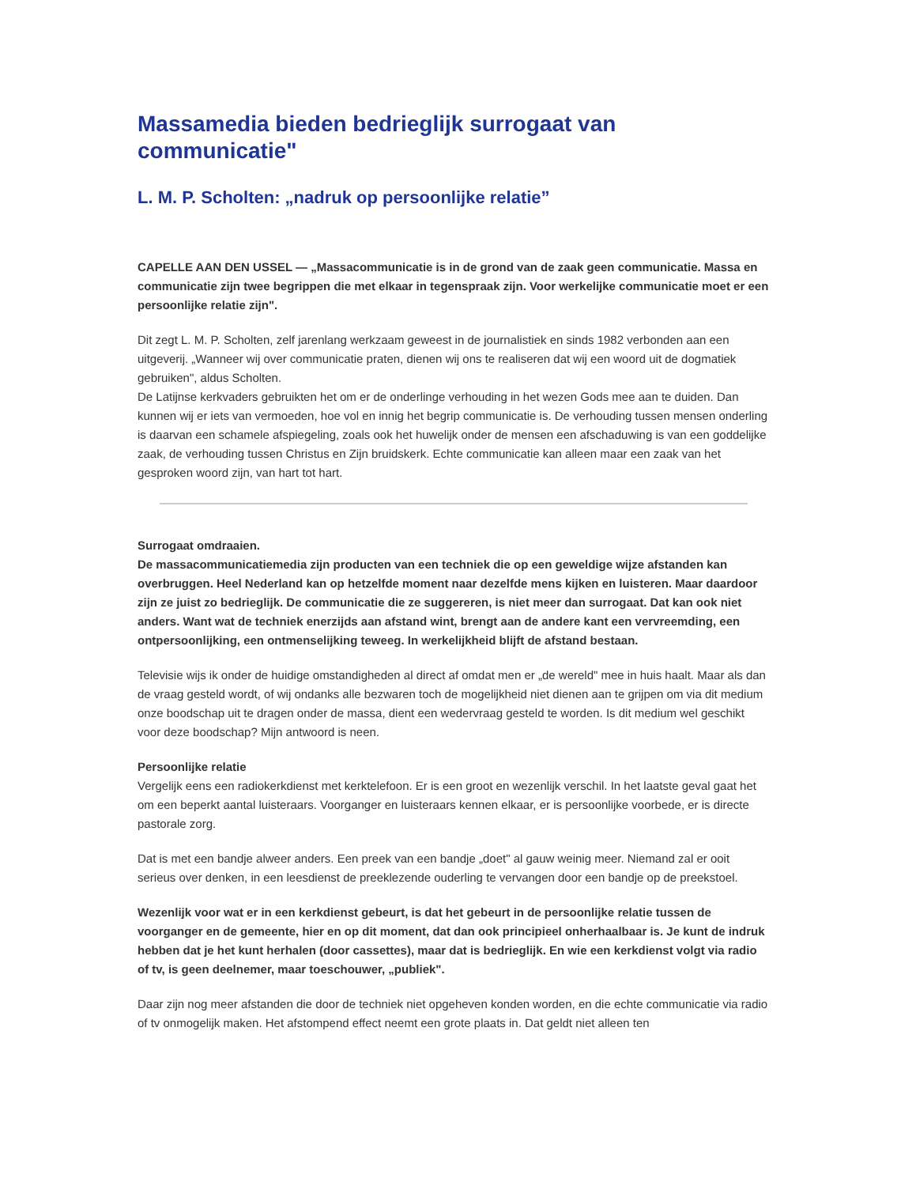Massamedia bieden bedrieglijk surrogaat van communicatie"
L. M. P. Scholten: „nadruk op persoonlijke relatie”
CAPELLE AAN DEN USSEL — „Massacommunicatie is in de grond van de zaak geen communicatie. Massa en communicatie zijn twee begrippen die met elkaar in tegenspraak zijn. Voor werkelijke communicatie moet er een persoonlijke relatie zijn".
Dit zegt L. M. P. Scholten, zelf jarenlang werkzaam geweest in de journalistiek en sinds 1982 verbonden aan een uitgeverij. „Wanneer wij over communicatie praten, dienen wij ons te realiseren dat wij een woord uit de dogmatiek gebruiken", aldus Scholten.
De Latijnse kerkvaders gebruikten het om er de onderlinge verhouding in het wezen Gods mee aan te duiden. Dan kunnen wij er iets van vermoeden, hoe vol en innig het begrip communicatie is. De verhouding tussen mensen onderling is daarvan een schamele afspiegeling, zoals ook het huwelijk onder de mensen een afschaduwing is van een goddelijke zaak, de verhouding tussen Christus en Zijn bruidskerk. Echte communicatie kan alleen maar een zaak van het gesproken woord zijn, van hart tot hart.
Surrogaat omdraaien.
De massacommunicatiemedia zijn producten van een techniek die op een geweldige wijze afstanden kan overbruggen. Heel Nederland kan op hetzelfde moment naar dezelfde mens kijken en luisteren. Maar daardoor zijn ze juist zo bedrieglijk. De communicatie die ze suggereren, is niet meer dan surrogaat. Dat kan ook niet anders. Want wat de techniek enerzijds aan afstand wint, brengt aan de andere kant een vervreemding, een ontpersoonlijking, een ontmenselijking teweeg. In werkelijkheid blijft de afstand bestaan.
Televisie wijs ik onder de huidige omstandigheden al direct af omdat men er „de wereld" mee in huis haalt. Maar als dan de vraag gesteld wordt, of wij ondanks alle bezwaren toch de mogelijkheid niet dienen aan te grijpen om via dit medium onze boodschap uit te dragen onder de massa, dient een wedervraag gesteld te worden. Is dit medium wel geschikt voor deze boodschap? Mijn antwoord is neen.
Persoonlijke relatie
Vergelijk eens een radiokerkdienst met kerktelefoon. Er is een groot en wezenlijk verschil. In het laatste geval gaat het om een beperkt aantal luisteraars. Voorganger en luisteraars kennen elkaar, er is persoonlijke voorbede, er is directe pastorale zorg.
Dat is met een bandje alweer anders. Een preek van een bandje „doet" al gauw weinig meer. Niemand zal er ooit serieus over denken, in een leesdienst de preeklezende ouderling te vervangen door een bandje op de preekstoel.
Wezenlijk voor wat er in een kerkdienst gebeurt, is dat het gebeurt in de persoonlijke relatie tussen de voorganger en de gemeente, hier en op dit moment, dat dan ook principieel onherhaalbaar is. Je kunt de indruk hebben dat je het kunt herhalen (door cassettes), maar dat is bedrieglijk. En wie een kerkdienst volgt via radio of tv, is geen deelnemer, maar toeschouwer, „publiek".
Daar zijn nog meer afstanden die door de techniek niet opgeheven konden worden, en die echte communicatie via radio of tv onmogelijk maken. Het afstompend effect neemt een grote plaats in. Dat geldt niet alleen ten